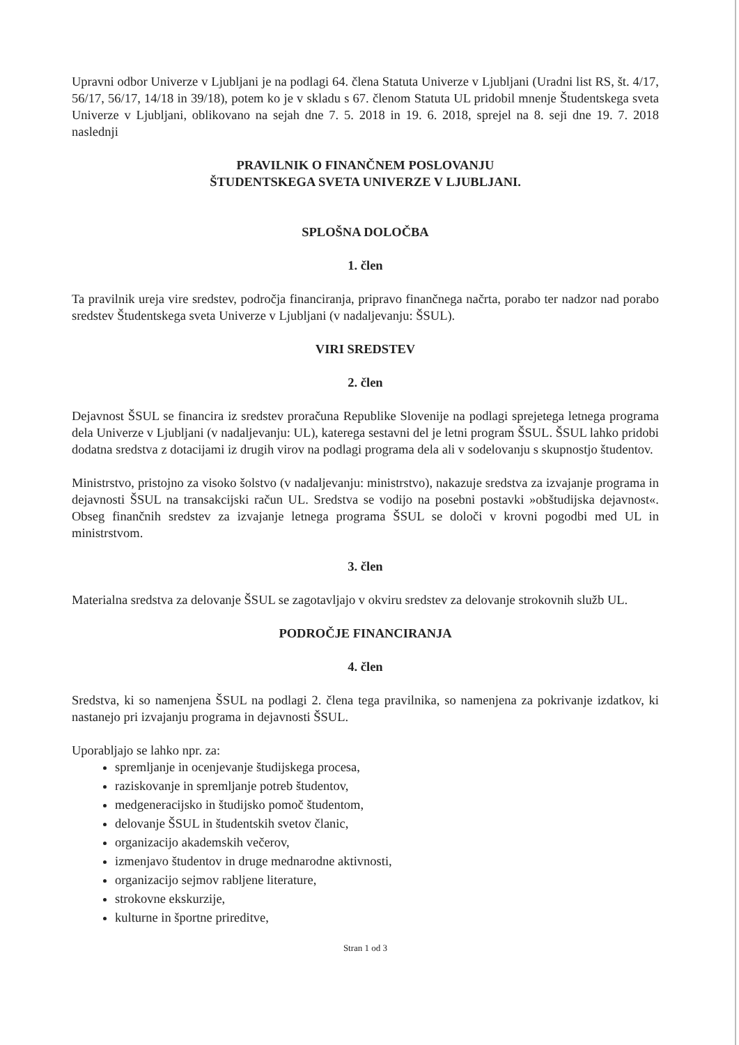Upravni odbor Univerze v Ljubljani je na podlagi 64. člena Statuta Univerze v Ljubljani (Uradni list RS, št. 4/17, 56/17, 56/17, 14/18 in 39/18), potem ko je v skladu s 67. členom Statuta UL pridobil mnenje Študentskega sveta Univerze v Ljubljani, oblikovano na sejah dne 7. 5. 2018 in 19. 6. 2018, sprejel na 8. seji dne 19. 7. 2018 naslednji
PRAVILNIK O FINANČNEM POSLOVANJU
ŠTUDENTSKEGA SVETA UNIVERZE V LJUBLJANI.
SPLOŠNA DOLOČBA
1. člen
Ta pravilnik ureja vire sredstev, področja financiranja, pripravo finančnega načrta, porabo ter nadzor nad porabo sredstev Študentskega sveta Univerze v Ljubljani (v nadaljevanju: ŠSUL).
VIRI SREDSTEV
2. člen
Dejavnost ŠSUL se financira iz sredstev proračuna Republike Slovenije na podlagi sprejetega letnega programa dela Univerze v Ljubljani (v nadaljevanju: UL), katerega sestavni del je letni program ŠSUL. ŠSUL lahko pridobi dodatna sredstva z dotacijami iz drugih virov na podlagi programa dela ali v sodelovanju s skupnostjo študentov.
Ministrstvo, pristojno za visoko šolstvo (v nadaljevanju: ministrstvo), nakazuje sredstva za izvajanje programa in dejavnosti ŠSUL na transakcijski račun UL. Sredstva se vodijo na posebni postavki »obštudijska dejavnost«. Obseg finančnih sredstev za izvajanje letnega programa ŠSUL se določi v krovni pogodbi med UL in ministrstvom.
3. člen
Materialna sredstva za delovanje ŠSUL se zagotavljajo v okviru sredstev za delovanje strokovnih služb UL.
PODROČJE FINANCIRANJA
4. člen
Sredstva, ki so namenjena ŠSUL na podlagi 2. člena tega pravilnika, so namenjena za pokrivanje izdatkov, ki nastanejo pri izvajanju programa in dejavnosti ŠSUL.
Uporabljajo se lahko npr. za:
spremljanje in ocenjevanje študijskega procesa,
raziskovanje in spremljanje potreb študentov,
medgeneracijsko in študijsko pomoč študentom,
delovanje ŠSUL in študentskih svetov članic,
organizacijo akademskih večerov,
izmenjavo študentov in druge mednarodne aktivnosti,
organizacijo sejmov rabljene literature,
strokovne ekskurzije,
kulturne in športne prireditve,
Stran 1 od 3